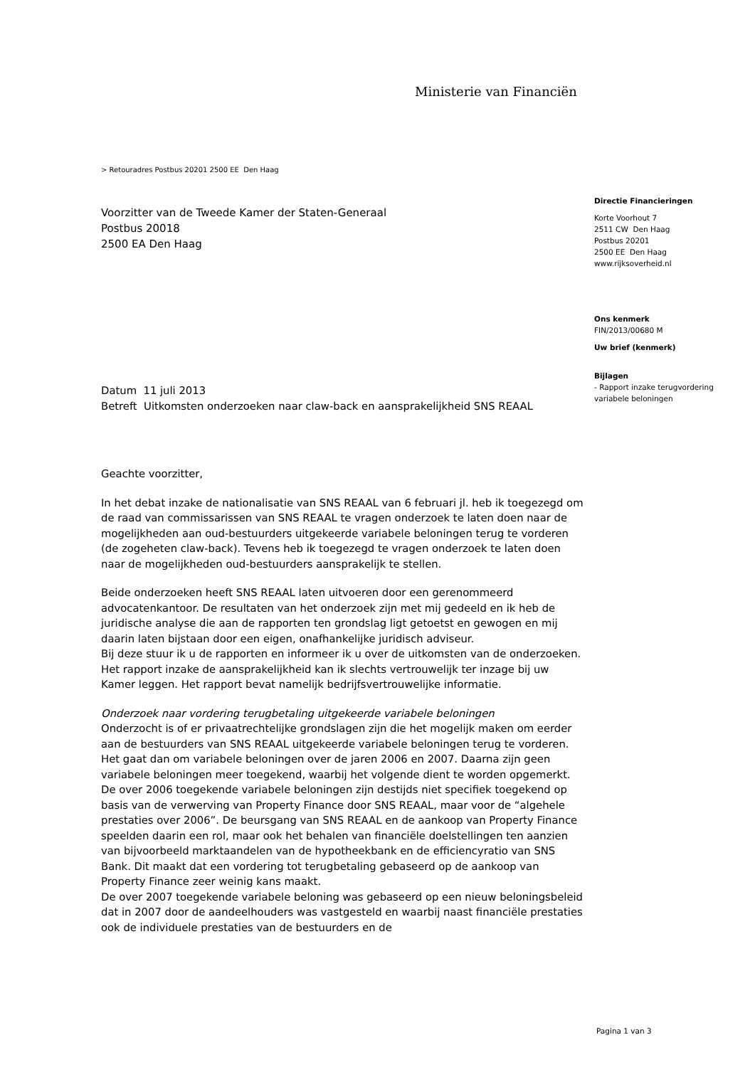Ministerie van Financiën
> Retouradres Postbus 20201 2500 EE Den Haag
Voorzitter van de Tweede Kamer der Staten-Generaal
Postbus 20018
2500 EA Den Haag
Datum 11 juli 2013
Betreft Uitkomsten onderzoeken naar claw-back en aansprakelijkheid SNS REAAL
Geachte voorzitter,
In het debat inzake de nationalisatie van SNS REAAL van 6 februari jl. heb ik toegezegd om de raad van commissarissen van SNS REAAL te vragen onderzoek te laten doen naar de mogelijkheden aan oud-bestuurders uitgekeerde variabele beloningen terug te vorderen (de zogeheten claw-back). Tevens heb ik toegezegd te vragen onderzoek te laten doen naar de mogelijkheden oud-bestuurders aansprakelijk te stellen.
Beide onderzoeken heeft SNS REAAL laten uitvoeren door een gerenommeerd advocatenkantoor. De resultaten van het onderzoek zijn met mij gedeeld en ik heb de juridische analyse die aan de rapporten ten grondslag ligt getoetst en gewogen en mij daarin laten bijstaan door een eigen, onafhankelijke juridisch adviseur.
Bij deze stuur ik u de rapporten en informeer ik u over de uitkomsten van de onderzoeken. Het rapport inzake de aansprakelijkheid kan ik slechts vertrouwelijk ter inzage bij uw Kamer leggen. Het rapport bevat namelijk bedrijfsvertrouwelijke informatie.
Onderzoek naar vordering terugbetaling uitgekeerde variabele beloningen
Onderzocht is of er privaatrechtelijke grondslagen zijn die het mogelijk maken om eerder aan de bestuurders van SNS REAAL uitgekeerde variabele beloningen terug te vorderen. Het gaat dan om variabele beloningen over de jaren 2006 en 2007. Daarna zijn geen variabele beloningen meer toegekend, waarbij het volgende dient te worden opgemerkt.
De over 2006 toegekende variabele beloningen zijn destijds niet specifiek toegekend op basis van de verwerving van Property Finance door SNS REAAL, maar voor de “algehele prestaties over 2006”. De beursgang van SNS REAAL en de aankoop van Property Finance speelden daarin een rol, maar ook het behalen van financiële doelstellingen ten aanzien van bijvoorbeeld marktaandelen van de hypotheekbank en de efficiencyratio van SNS Bank. Dit maakt dat een vordering tot terugbetaling gebaseerd op de aankoop van Property Finance zeer weinig kans maakt.
De over 2007 toegekende variabele beloning was gebaseerd op een nieuw beloningsbeleid dat in 2007 door de aandeelhouders was vastgesteld en waarbij naast financiële prestaties ook de individuele prestaties van de bestuurders en de
Directie Financieringen
Korte Voorhout 7
2511 CW Den Haag
Postbus 20201
2500 EE Den Haag
www.rijksoverheid.nl
Ons kenmerk
FIN/2013/00680 M
Uw brief (kenmerk)
Bijlagen
- Rapport inzake terugvordering variabele beloningen
Pagina 1 van 3